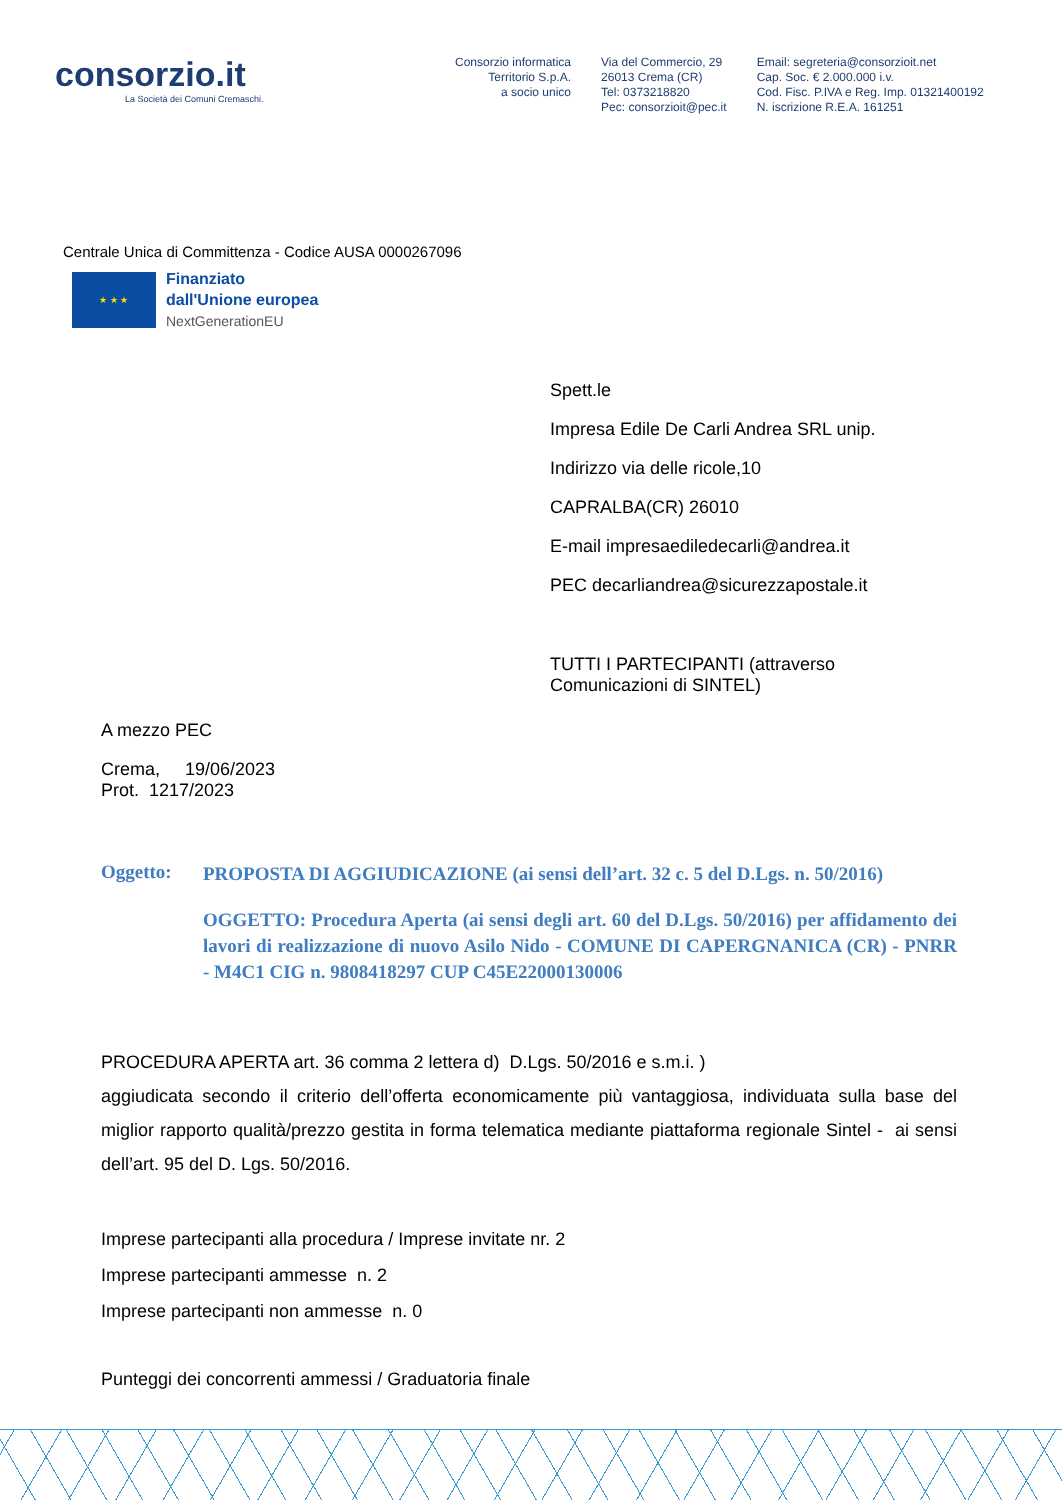consorzio.it
La Società dei Comuni Cremaschi.
Consorzio informatica
Territorio S.p.A.
a socio unico
Via del Commercio, 29
26013 Crema (CR)
Tel: 0373218820
Pec: consorzioit@pec.it
Email: segreteria@consorzioit.net
Cap. Soc. € 2.000.000 i.v.
Cod. Fisc. P.IVA e Reg. Imp. 01321400192
N. iscrizione R.E.A. 161251
Centrale Unica di Committenza - Codice AUSA 0000267096
★ ★ ★
Finanziato
dall'Unione europea
NextGenerationEU
Spett.le
Impresa Edile De Carli Andrea SRL unip.
Indirizzo via delle ricole,10
CAPRALBA(CR) 26010
E-mail impresaediledecarli@andrea.it
PEC decarliandrea@sicurezzapostale.it
TUTTI I PARTECIPANTI (attraverso
Comunicazioni di SINTEL)
A mezzo PEC
Crema, 19/06/2023
Prot. 1217/2023
Oggetto:
PROPOSTA DI AGGIUDICAZIONE (ai sensi dell’art. 32 c. 5 del D.Lgs. n. 50/2016)
OGGETTO: Procedura Aperta (ai sensi degli art. 60 del D.Lgs. 50/2016) per affidamento dei lavori di realizzazione di nuovo Asilo Nido - COMUNE DI CAPERGNANICA (CR) - PNRR - M4C1 CIG n. 9808418297 CUP C45E22000130006
PROCEDURA APERTA art. 36 comma 2 lettera d) D.Lgs. 50/2016 e s.m.i. )
aggiudicata secondo il criterio dell’offerta economicamente più vantaggiosa, individuata sulla base del miglior rapporto qualità/prezzo gestita in forma telematica mediante piattaforma regionale Sintel - ai sensi dell’art. 95 del D. Lgs. 50/2016.
Imprese partecipanti alla procedura / Imprese invitate nr. 2
Imprese partecipanti ammesse n. 2
Imprese partecipanti non ammesse n. 0
Punteggi dei concorrenti ammessi / Graduatoria finale